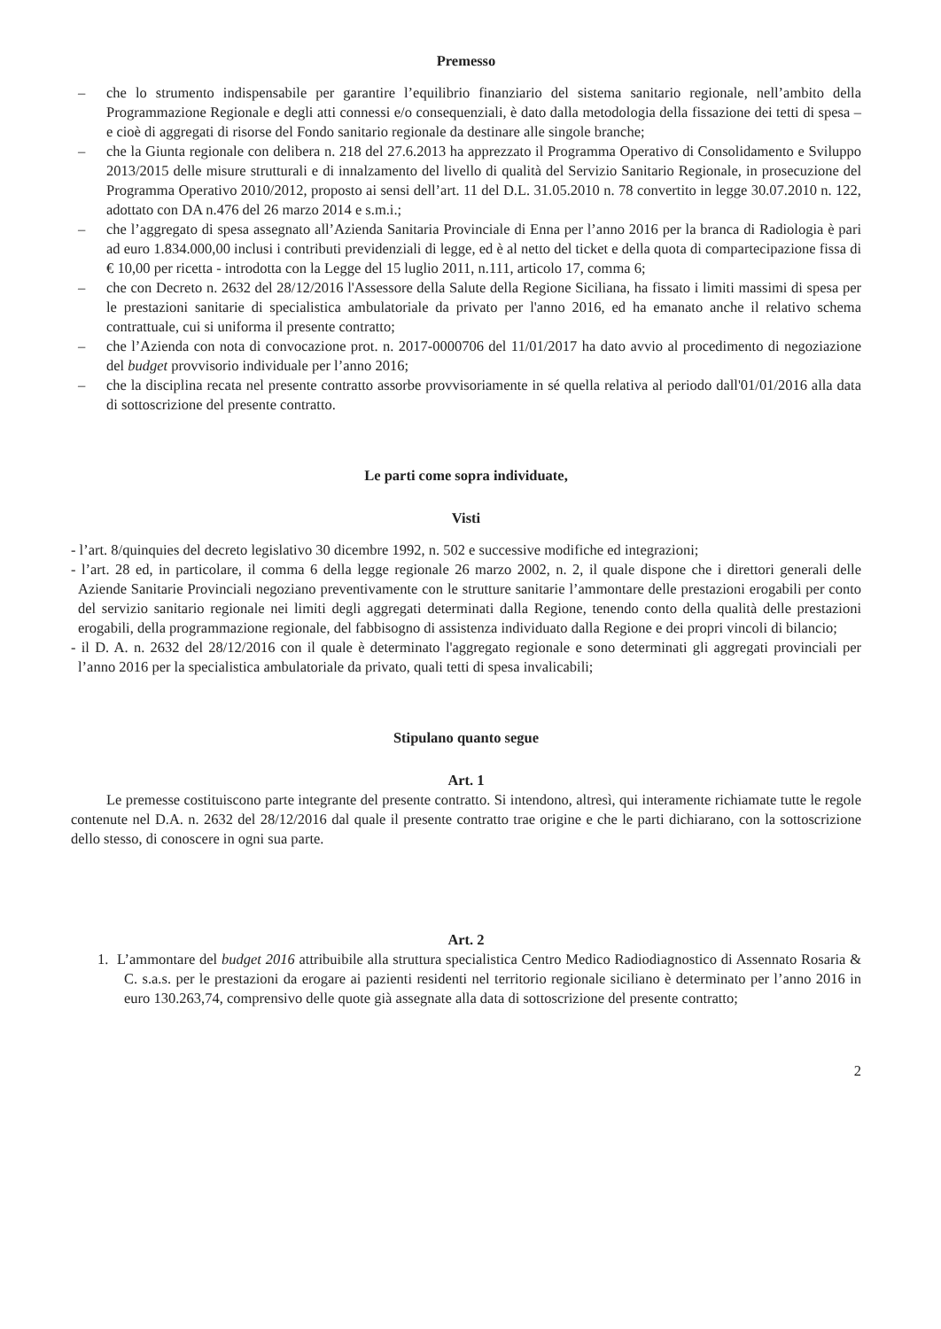Premesso
– che lo strumento indispensabile per garantire l’equilibrio finanziario del sistema sanitario regionale, nell’ambito della Programmazione Regionale e degli atti connessi e/o consequenziali, è dato dalla metodologia della fissazione dei tetti di spesa – e cioè di aggregati di risorse del Fondo sanitario regionale da destinare alle singole branche;
– che la Giunta regionale con delibera n. 218 del 27.6.2013 ha apprezzato il Programma Operativo di Consolidamento e Sviluppo 2013/2015 delle misure strutturali e di innalzamento del livello di qualità del Servizio Sanitario Regionale, in prosecuzione del Programma Operativo 2010/2012, proposto ai sensi dell’art. 11 del D.L. 31.05.2010 n. 78 convertito in legge 30.07.2010 n. 122, adottato con DA n.476 del 26 marzo 2014 e s.m.i.;
– che l’aggregato di spesa assegnato all’Azienda Sanitaria Provinciale di Enna per l’anno 2016 per la branca di Radiologia è pari ad euro 1.834.000,00 inclusi i contributi previdenziali di legge, ed è al netto del ticket e della quota di compartecipazione fissa di € 10,00 per ricetta - introdotta con la Legge del 15 luglio 2011, n.111, articolo 17, comma 6;
– che con Decreto n. 2632 del 28/12/2016 l'Assessore della Salute della Regione Siciliana, ha fissato i limiti massimi di spesa per le prestazioni sanitarie di specialistica ambulatoriale da privato per l'anno 2016, ed ha emanato anche il relativo schema contrattuale, cui si uniforma il presente contratto;
– che l’Azienda con nota di convocazione prot. n. 2017-0000706 del 11/01/2017 ha dato avvio al procedimento di negoziazione del budget provvisorio individuale per l’anno 2016;
– che la disciplina recata nel presente contratto assorbe provvisoriamente in sé quella relativa al periodo dall'01/01/2016 alla data di sottoscrizione del presente contratto.
Le parti come sopra individuate,
Visti
- l’art. 8/quinquies del decreto legislativo 30 dicembre 1992, n. 502 e successive modifiche ed integrazioni;
- l’art. 28 ed, in particolare, il comma 6 della legge regionale 26 marzo 2002, n. 2, il quale dispone che i direttori generali delle Aziende Sanitarie Provinciali negoziano preventivamente con le strutture sanitarie l’ammontare delle prestazioni erogabili per conto del servizio sanitario regionale nei limiti degli aggregati determinati dalla Regione, tenendo conto della qualità delle prestazioni erogabili, della programmazione regionale, del fabbisogno di assistenza individuato dalla Regione e dei propri vincoli di bilancio;
- il D. A. n. 2632 del 28/12/2016 con il quale è determinato l'aggregato regionale e sono determinati gli aggregati provinciali per l’anno 2016 per la specialistica ambulatoriale da privato, quali tetti di spesa invalicabili;
Stipulano quanto segue
Art. 1
Le premesse costituiscono parte integrante del presente contratto. Si intendono, altresì, qui interamente richiamate tutte le regole contenute nel D.A. n. 2632 del 28/12/2016 dal quale il presente contratto trae origine e che le parti dichiarano, con la sottoscrizione dello stesso, di conoscere in ogni sua parte.
Art. 2
1. L’ammontare del budget 2016 attribuibile alla struttura specialistica Centro Medico Radiodiagnostico di Assennato Rosaria & C. s.a.s. per le prestazioni da erogare ai pazienti residenti nel territorio regionale siciliano è determinato per l’anno 2016 in euro 130.263,74, comprensivo delle quote già assegnate alla data di sottoscrizione del presente contratto;
2